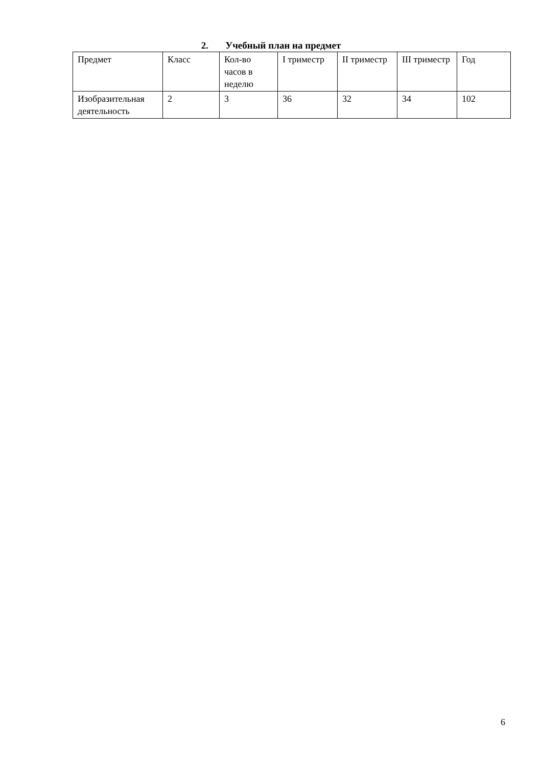2. Учебный план на предмет
| Предмет | Класс | Кол-во часов в неделю | I триместр | II триместр | III триместр | Год |
| Изобразительная деятельность | 2 | 3 | 36 | 32 | 34 | 102 |
6